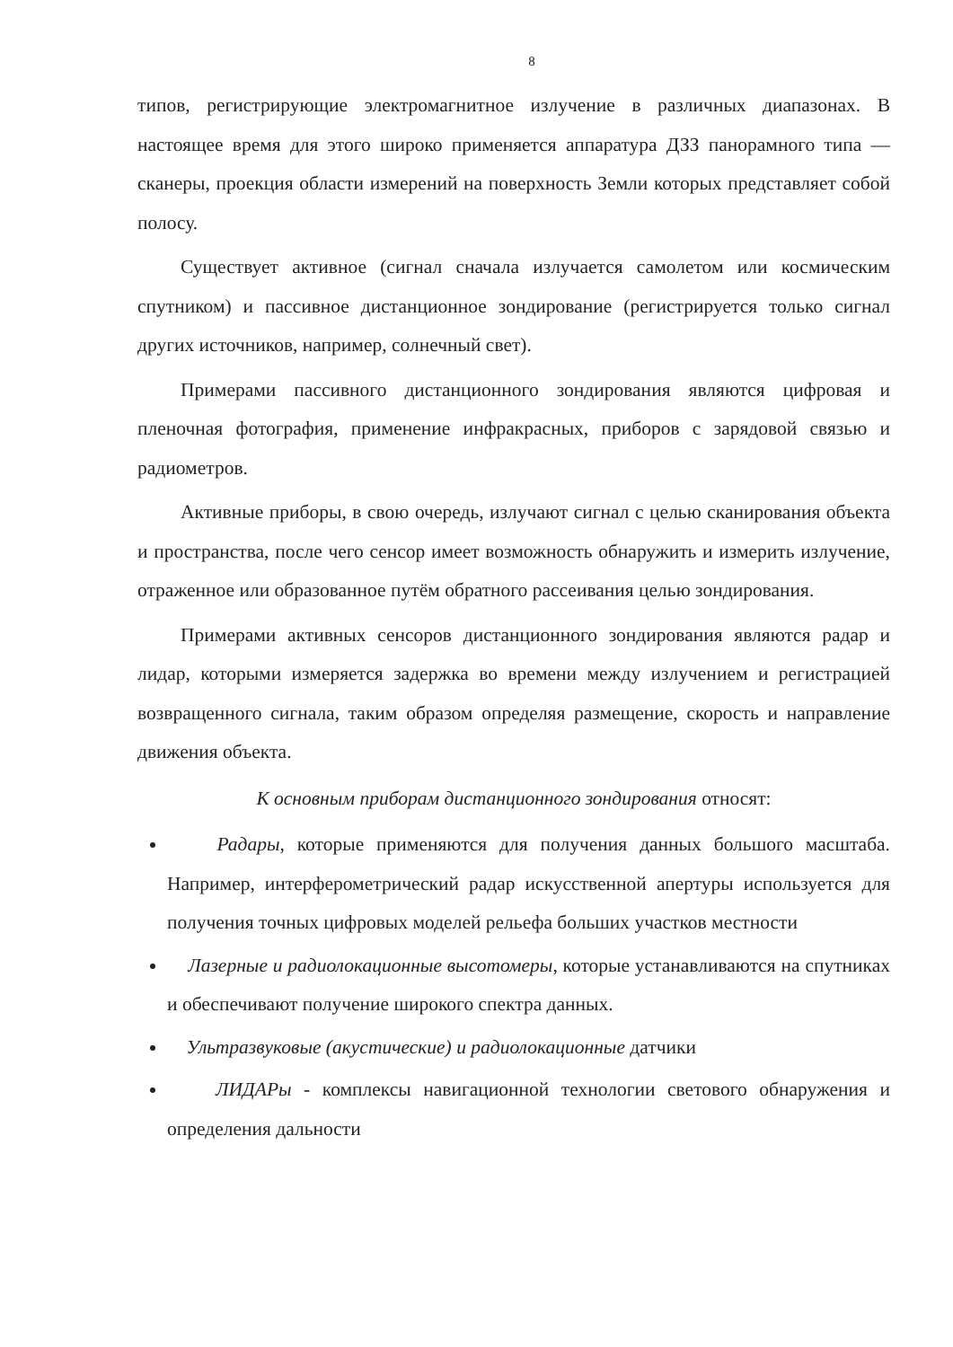8
типов, регистрирующие электромагнитное излучение в различных диапазонах. В настоящее время для этого широко применяется аппаратура ДЗЗ панорамного типа — сканеры, проекция области измерений на поверхность Земли которых представляет собой полосу.
Существует активное (сигнал сначала излучается самолетом или космическим спутником) и пассивное дистанционное зондирование (регистрируется только сигнал других источников, например, солнечный свет).
Примерами пассивного дистанционного зондирования являются цифровая и пленочная фотография, применение инфракрасных, приборов с зарядовой связью и радиометров.
Активные приборы, в свою очередь, излучают сигнал с целью сканирования объекта и пространства, после чего сенсор имеет возможность обнаружить и измерить излучение, отраженное или образованное путём обратного рассеивания целью зондирования.
Примерами активных сенсоров дистанционного зондирования являются радар и лидар, которыми измеряется задержка во времени между излучением и регистрацией возвращенного сигнала, таким образом определяя размещение, скорость и направление движения объекта.
К основным приборам дистанционного зондирования относят:
Радары, которые применяются для получения данных большого масштаба. Например, интерферометрический радар искусственной апертуры используется для получения точных цифровых моделей рельефа больших участков местности
Лазерные и радиолокационные высотомеры, которые устанавливаются на спутниках и обеспечивают получение широкого спектра данных.
Ультразвуковые (акустические) и радиолокационные датчики
ЛИДАРы - комплексы навигационной технологии светового обнаружения и определения дальности